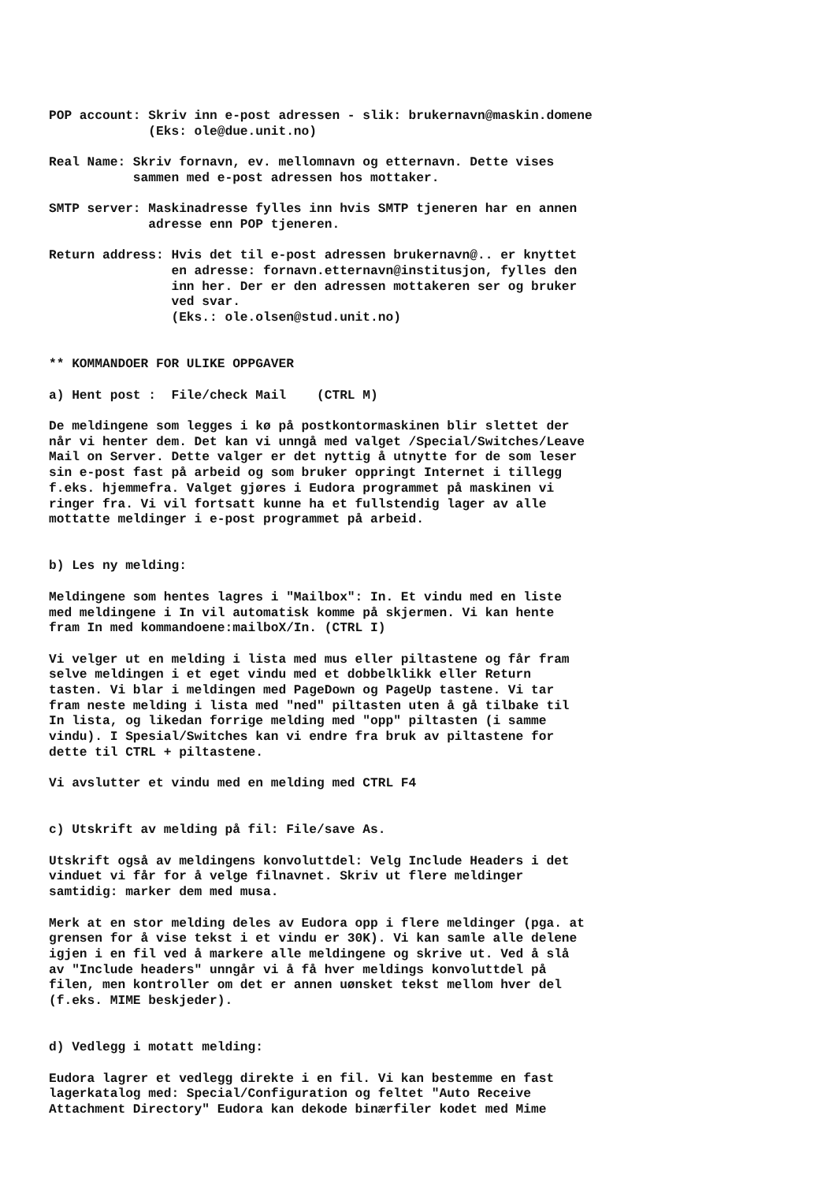POP account: Skriv inn e-post adressen - slik: brukernavn@maskin.domene
             (Eks: ole@due.unit.no)

Real Name: Skriv fornavn, ev. mellomnavn og etternavn. Dette vises
           sammen med e-post adressen hos mottaker.

SMTP server: Maskinadresse fylles inn hvis SMTP tjeneren har en annen
             adresse enn POP tjeneren.

Return address: Hvis det til e-post adressen brukernavn@.. er knyttet
                en adresse: fornavn.etternavn@institusjon, fylles den
                inn her. Der er den adressen mottakeren ser og bruker
                ved svar.
                (Eks.: ole.olsen@stud.unit.no)


** KOMMANDOER FOR ULIKE OPPGAVER

a) Hent post :  File/check Mail    (CTRL M)

De meldingene som legges i kø på postkontormaskinen blir slettet der
når vi henter dem. Det kan vi unngå med valget /Special/Switches/Leave
Mail on Server. Dette valger er det nyttig å utnytte for de som leser
sin e-post fast på arbeid og som bruker oppringt Internet i tillegg
f.eks. hjemmefra. Valget gjøres i Eudora programmet på maskinen vi
ringer fra. Vi vil fortsatt kunne ha et fullstendig lager av alle
mottatte meldinger i e-post programmet på arbeid.


b) Les ny melding:

Meldingene som hentes lagres i "Mailbox": In. Et vindu med en liste
med meldingene i In vil automatisk komme på skjermen. Vi kan hente
fram In med kommandoene:mailboX/In. (CTRL I)

Vi velger ut en melding i lista med mus eller piltastene og får fram
selve meldingen i et eget vindu med et dobbelklikk eller Return
tasten. Vi blar i meldingen med PageDown og PageUp tastene. Vi tar
fram neste melding i lista med "ned" piltasten uten å gå tilbake til
In lista, og likedan forrige melding med "opp" piltasten (i samme
vindu). I Spesial/Switches kan vi endre fra bruk av piltastene for
dette til CTRL + piltastene.

Vi avslutter et vindu med en melding med CTRL F4


c) Utskrift av melding på fil: File/save As.

Utskrift også av meldingens konvoluttdel: Velg Include Headers i det
vinduet vi får for å velge filnavnet. Skriv ut flere meldinger
samtidig: marker dem med musa.

Merk at en stor melding deles av Eudora opp i flere meldinger (pga. at
grensen for å vise tekst i et vindu er 30K). Vi kan samle alle delene
igjen i en fil ved å markere alle meldingene og skrive ut. Ved å slå
av "Include headers" unngår vi å få hver meldings konvoluttdel på
filen, men kontroller om det er annen uønsket tekst mellom hver del
(f.eks. MIME beskjeder).


d) Vedlegg i motatt melding:

Eudora lagrer et vedlegg direkte i en fil. Vi kan bestemme en fast
lagerkatalog med: Special/Configuration og feltet "Auto Receive
Attachment Directory" Eudora kan dekode binærfiler kodet med Mime